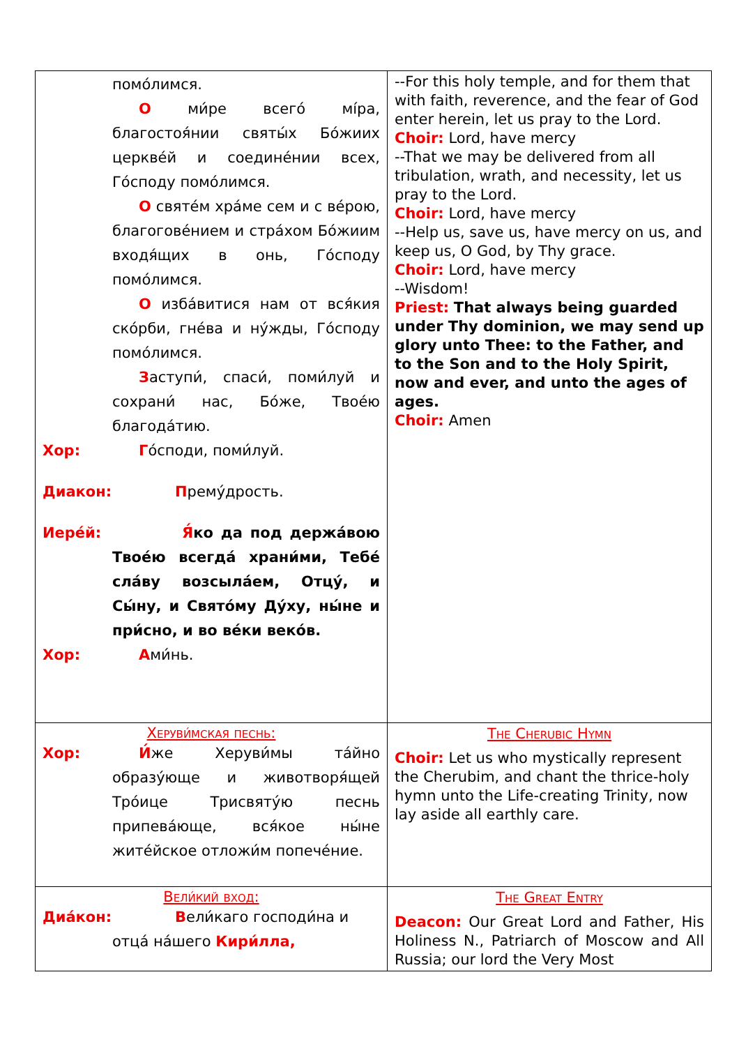| помо́лимся. О ми́ре всего́ мíра, благостоя́нии святы́х Бо́жиих церкве́й и соедине́нии всех, Го́споду помо́лимся. О святе́м хра́ме сем и с ве́рою, благогове́нием и стра́хом Бо́жиим входя́щих в онь, Го́споду помо́лимся. О изба́витися нам от вся́кия ско́рби, гне́ва и ну́жды, Го́споду помо́лимся. З аступи́, спаси́, поми́луй и сохрани́ нас, Бо́же, Твое́ю благода́тию. Хор: Г о́споди, поми́луй. Диакон: П ремýдрость. Иере́й: Я́ ко да под держа́вою Твое́ю всегда́ храни́ми, Тебе́ сла́ву возсыла́ем, Отцу́, и Сы́ну, и Свято́му Ду́ху, ны́не и при́сно, и во ве́ки веко́в. Хор: А ми́нь. | --For this holy temple, and for them that with faith, reverence, and the fear of God enter herein, let us pray to the Lord. Choir: Lord, have mercy --That we may be delivered from all tribulation, wrath, and necessity, let us pray to the Lord. Choir: Lord, have mercy --Help us, save us, have mercy on us, and keep us, O God, by Thy grace. Choir: Lord, have mercy --Wisdom! Priest: That always being guarded under Thy dominion, we may send up glory unto Thee: to the Father, and to the Son and to the Holy Spirit, now and ever, and unto the ages of ages. Choir: Amen |
| Херуви́мская песнь: Хор: И́ же Херуви́мы та́йно образу́юще и животворя́щей Тро́ице Трисвяту́ю песнь припева́юще, вся́кое ны́не жите́йское отложи́м попече́ние. | The Cherubic Hymn Choir: Let us who mystically represent the Cherubim, and chant the thrice-holy hymn unto the Life-creating Trinity, now lay aside all earthly care. |
| Вели́кий вход: Диа́кон: В ели́каго господи́на и отца́ на́шего Кири́лла, | The Great Entry Deacon: Our Great Lord and Father, His Holiness N., Patriarch of Moscow and All Russia; our lord the Very Most |